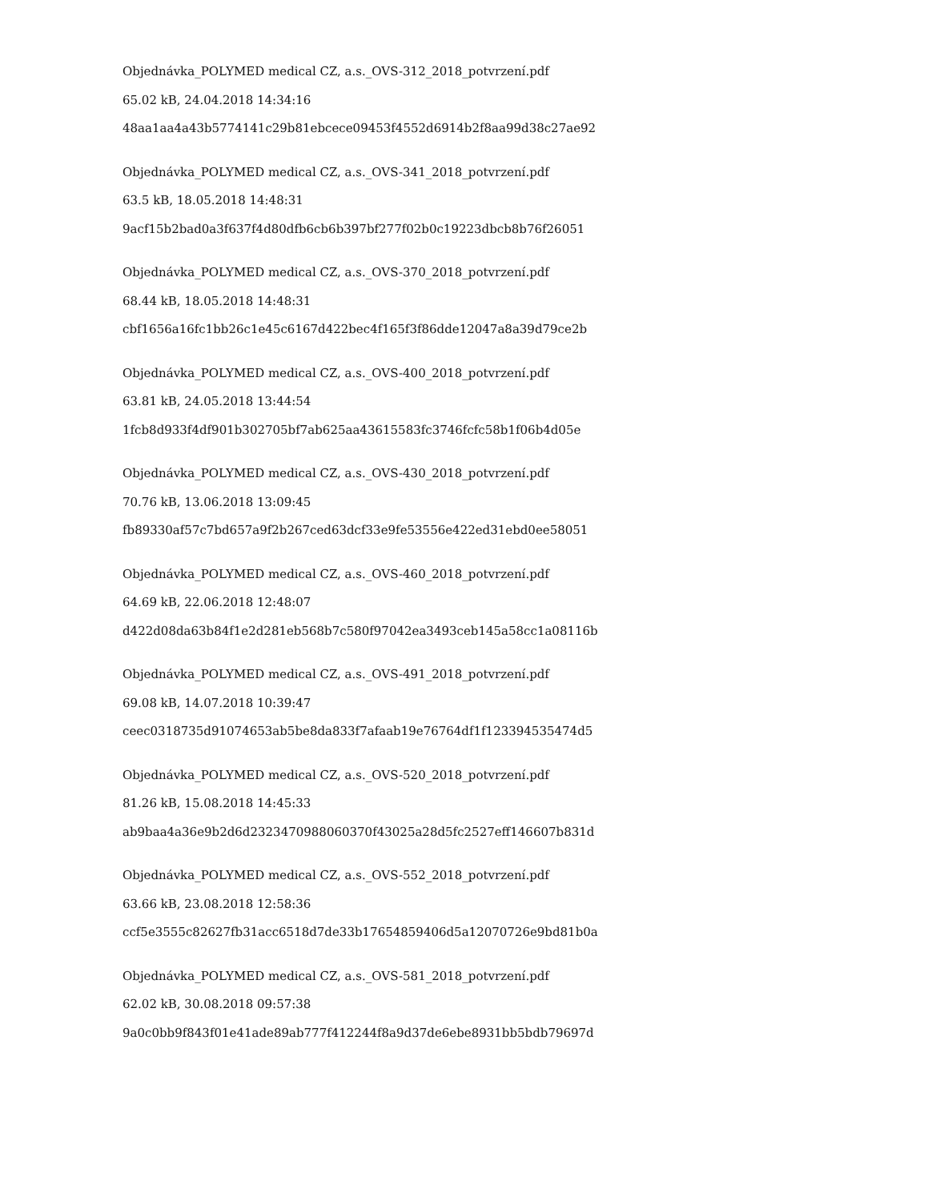Objednávka_POLYMED medical CZ, a.s._OVS-312_2018_potvrzení.pdf
65.02 kB, 24.04.2018 14:34:16
48aa1aa4a43b5774141c29b81ebcece09453f4552d6914b2f8aa99d38c27ae92
Objednávka_POLYMED medical CZ, a.s._OVS-341_2018_potvrzení.pdf
63.5 kB, 18.05.2018 14:48:31
9acf15b2bad0a3f637f4d80dfb6cb6b397bf277f02b0c19223dbcb8b76f26051
Objednávka_POLYMED medical CZ, a.s._OVS-370_2018_potvrzení.pdf
68.44 kB, 18.05.2018 14:48:31
cbf1656a16fc1bb26c1e45c6167d422bec4f165f3f86dde12047a8a39d79ce2b
Objednávka_POLYMED medical CZ, a.s._OVS-400_2018_potvrzení.pdf
63.81 kB, 24.05.2018 13:44:54
1fcb8d933f4df901b302705bf7ab625aa43615583fc3746fcfc58b1f06b4d05e
Objednávka_POLYMED medical CZ, a.s._OVS-430_2018_potvrzení.pdf
70.76 kB, 13.06.2018 13:09:45
fb89330af57c7bd657a9f2b267ced63dcf33e9fe53556e422ed31ebd0ee58051
Objednávka_POLYMED medical CZ, a.s._OVS-460_2018_potvrzení.pdf
64.69 kB, 22.06.2018 12:48:07
d422d08da63b84f1e2d281eb568b7c580f97042ea3493ceb145a58cc1a08116b
Objednávka_POLYMED medical CZ, a.s._OVS-491_2018_potvrzení.pdf
69.08 kB, 14.07.2018 10:39:47
ceec0318735d91074653ab5be8da833f7afaab19e76764df1f123394535474d5
Objednávka_POLYMED medical CZ, a.s._OVS-520_2018_potvrzení.pdf
81.26 kB, 15.08.2018 14:45:33
ab9baa4a36e9b2d6d2323470988060370f43025a28d5fc2527eff146607b831d
Objednávka_POLYMED medical CZ, a.s._OVS-552_2018_potvrzení.pdf
63.66 kB, 23.08.2018 12:58:36
ccf5e3555c82627fb31acc6518d7de33b17654859406d5a12070726e9bd81b0a
Objednávka_POLYMED medical CZ, a.s._OVS-581_2018_potvrzení.pdf
62.02 kB, 30.08.2018 09:57:38
9a0c0bb9f843f01e41ade89ab777f412244f8a9d37de6ebe8931bb5bdb79697d